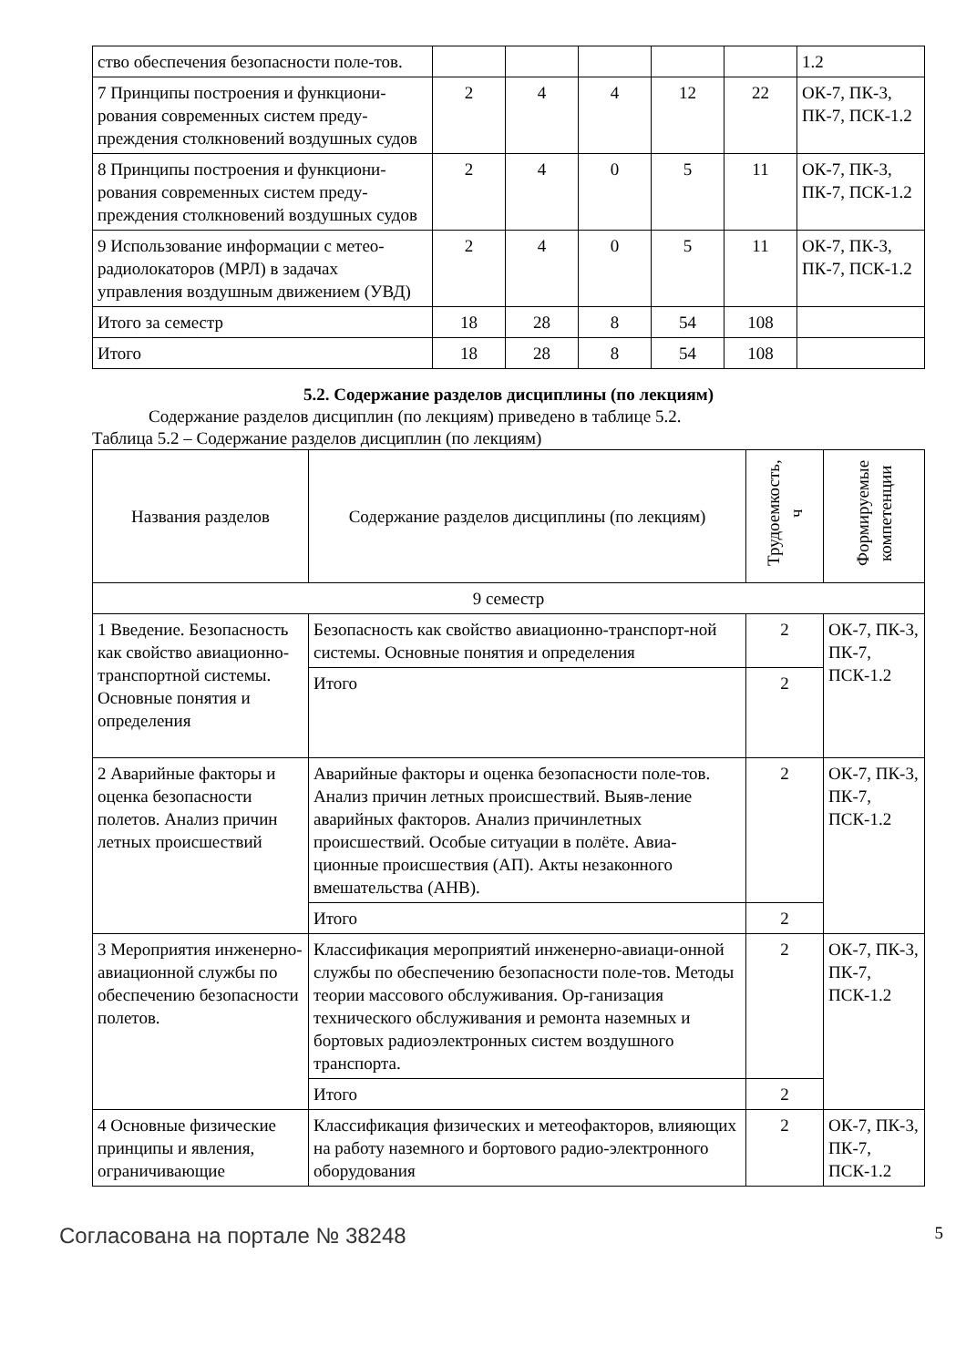| ство обеспечения безопасности поле-тов. | | | | | | 1.2 |
| 7 Принципы построения и функциони-рования современных систем преду-преждения столкновений воздушных судов | 2 | 4 | 4 | 12 | 22 | ОК-7, ПК-3, ПК-7, ПСК-1.2 |
| 8 Принципы построения и функциони-рования современных систем преду-преждения столкновений воздушных судов | 2 | 4 | 0 | 5 | 11 | ОК-7, ПК-3, ПК-7, ПСК-1.2 |
| 9 Использование информации с метео-радиолокаторов (МРЛ) в задачах управления воздушным движением (УВД) | 2 | 4 | 0 | 5 | 11 | ОК-7, ПК-3, ПК-7, ПСК-1.2 |
| Итого за семестр | 18 | 28 | 8 | 54 | 108 | |
| Итого | 18 | 28 | 8 | 54 | 108 | |
5.2. Содержание разделов дисциплины (по лекциям)
Содержание разделов дисциплин (по лекциям) приведено в таблице 5.2.
Таблица 5.2 – Содержание разделов дисциплин (по лекциям)
| Названия разделов | Содержание разделов дисциплины (по лекциям) | Трудоемкость, ч | Формируемые компетенции |
| --- | --- | --- | --- |
| 9 семестр | | | |
| 1 Введение. Безопасность как свойство авиационно-транспортной системы. Основные понятия и определения | Безопасность как свойство авиационно-транспорт-ной системы. Основные понятия и определения | 2 | ОК-7, ПК-3, ПК-7, ПСК-1.2 |
| | Итого | 2 | |
| 2 Аварийные факторы и оценка безопасности полетов. Анализ причин летных происшествий | Аварийные факторы и оценка безопасности поле-тов. Анализ причин летных происшествий. Выяв-ление аварийных факторов. Анализ причинлетных происшествий. Особые ситуации в полёте. Авиа-ционные происшествия (АП). Акты незаконного вмешательства (АНВ). | 2 | ОК-7, ПК-3, ПК-7, ПСК-1.2 |
| | Итого | 2 | |
| 3 Мероприятия инженерно-авиационной службы по обеспечению безопасности полетов. | Классификация мероприятий инженерно-авиаци-онной службы по обеспечению безопасности поле-тов. Методы теории массового обслуживания. Ор-ганизация технического обслуживания и ремонта наземных и бортовых радиоэлектронных систем воздушного транспорта. | 2 | ОК-7, ПК-3, ПК-7, ПСК-1.2 |
| | Итого | 2 | |
| 4 Основные физические принципы и явления, ограничивающие | Классификация физических и метеофакторов, влияющих на работу наземного и бортового радио-электронного оборудования | 2 | ОК-7, ПК-3, ПК-7, ПСК-1.2 |
Согласована на портале № 38248 5